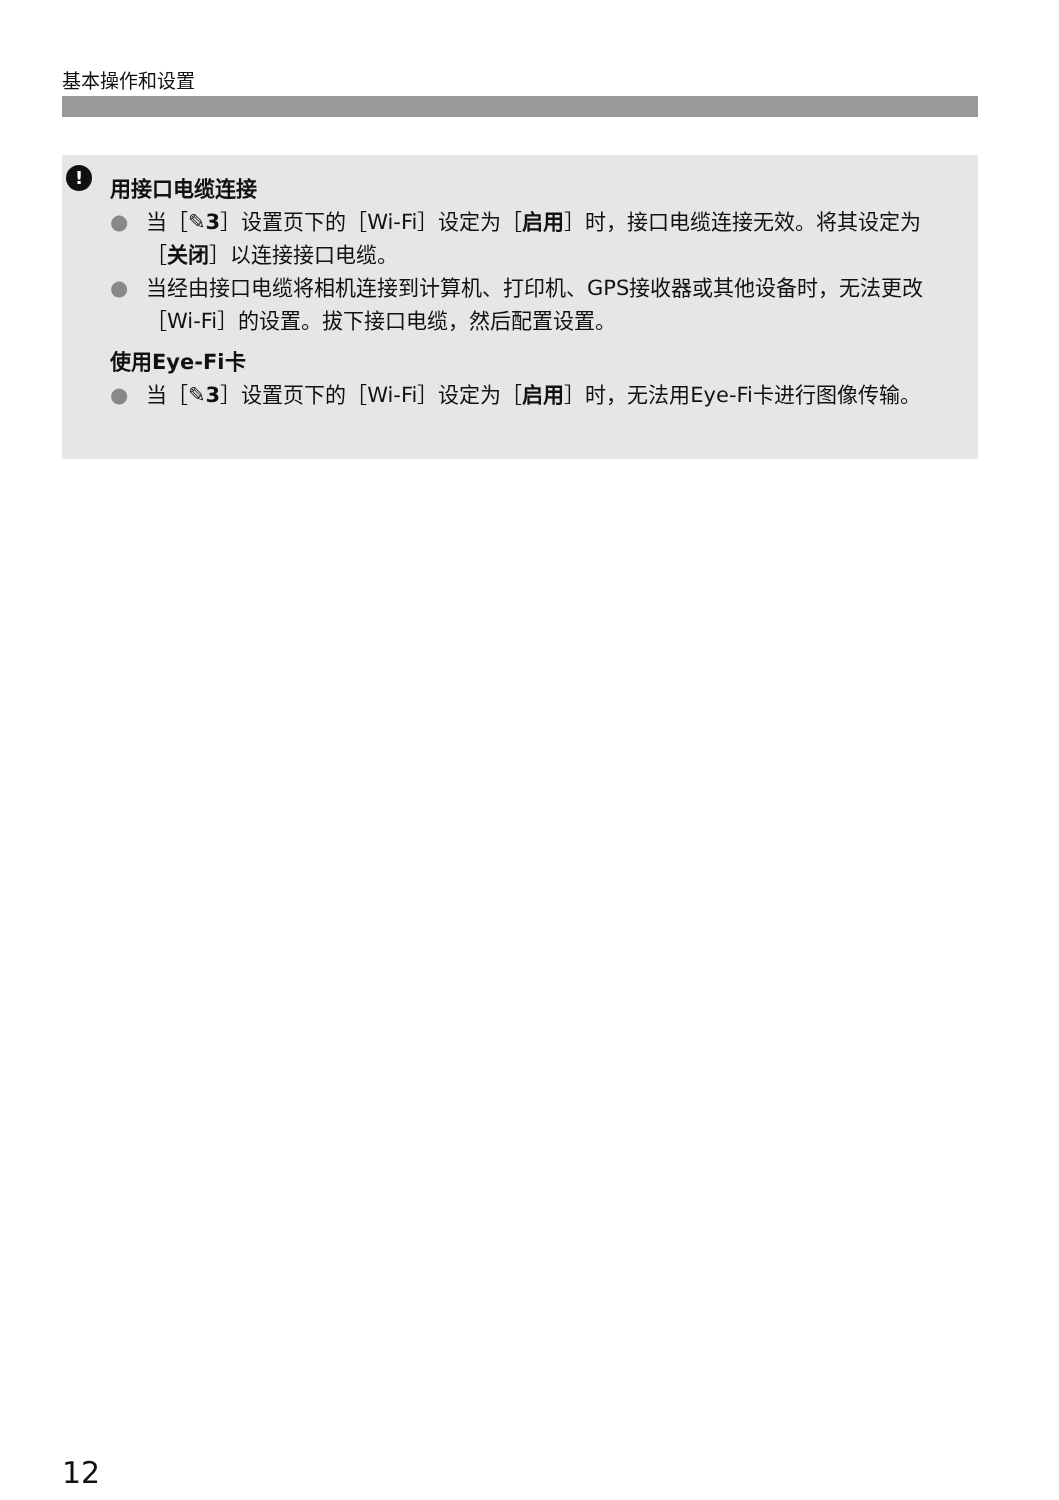基本操作和设置
!
用接口电缆连接
● 当［✎3］设置页下的［Wi-Fi］设定为［启用］时，接口电缆连接无效。将其设定为［关闭］以连接接口电缆。
● 当经由接口电缆将相机连接到计算机、打印机、GPS接收器或其他设备时，无法更改［Wi-Fi］的设置。拔下接口电缆，然后配置设置。
使用Eye-Fi卡
● 当［✎3］设置页下的［Wi-Fi］设定为［启用］时，无法用Eye-Fi卡进行图像传输。
12